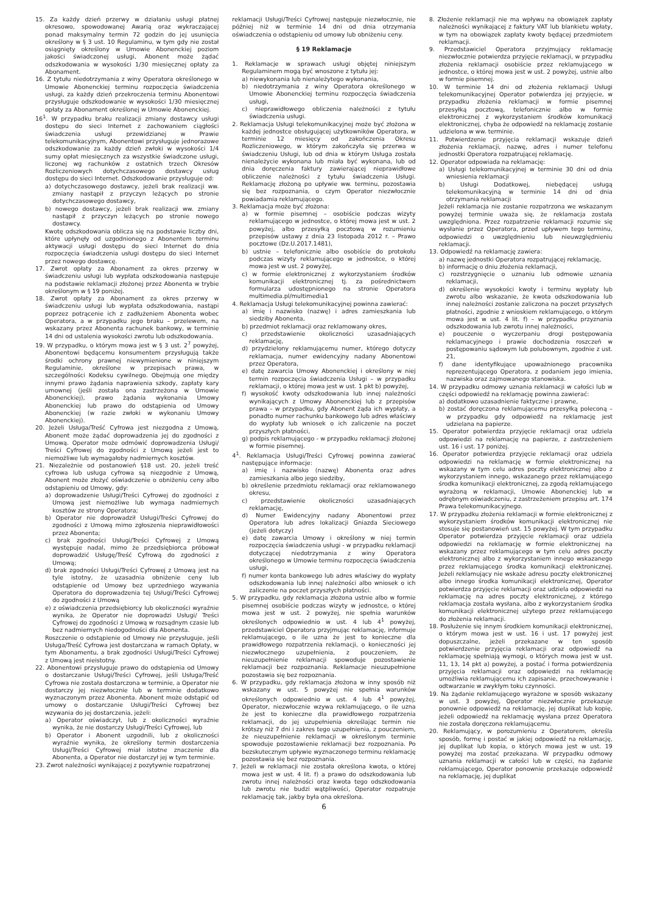15. Za każdy dzień przerwy w działaniu usługi płatnej okresowo, spowodowanej Awarią oraz wykraczającej ponad maksymalny termin 72 godzin do jej usunięcia określony w § 3 ust. 10 Regulaminu, w tym gdy nie został osiągnięty określony w Umowie Abonenckiej poziom jakości świadczonej usługi, Abonent może żądać odszkodowania w wysokości 1/30 miesięcznej opłaty za Abonament.
16. Z tytułu niedotrzymania z winy Operatora określonego w Umowie Abonenckiej terminu rozpoczęcia świadczenia usługi, za każdy dzień przekroczenia terminu Abonentowi przysługuje odszkodowanie w wysokości 1/30 miesięcznej opłaty za Abonament określonej w Umowie Abonenckiej.
16<sup>1</sup>. W przypadku braku realizacji zmiany dostawcy usługi dostępu do sieci Internet z zachowaniem ciągłości świadczenia usługi przewidzianej w Prawie telekomunikacyjnym, Abonentowi przysługuje jednorazowe odszkodowanie za każdy dzień zwłoki w wysokości 1/4 sumy opłat miesięcznych za wszystkie świadczone usługi, liczonej wg rachunków z ostatnich trzech Okresów Rozliczeniowych dotychczasowego dostawcy usług dostępu do sieci Internet. Odszkodowanie przysługuje od:
a) dotychczasowego dostawcy, jeżeli brak realizacji ww. zmiany nastąpił z przyczyn leżących po stronie dotychczasowego dostawcy,
b) nowego dostawcy, jeżeli brak realizacji ww. zmiany nastąpił z przyczyn leżących po stronie nowego dostawcy.
Kwotę odszkodowania oblicza się na podstawie liczby dni, które upłynęły od uzgodnionego z Abonentem terminu aktywacji usługi dostępu do sieci Internet do dnia rozpoczęcia świadczenia usługi dostępu do sieci Internet przez nowego dostawcę.
17. Zwrot opłaty za Abonament za okres przerwy w świadczeniu usługi lub wypłata odszkodowania następuje na podstawie reklamacji złożonej przez Abonenta w trybie określonym w § 19 poniżej.
18. Zwrot opłaty za Abonament za okres przerwy w świadczeniu usługi lub wypłata odszkodowania, nastąpi poprzez potrącenie ich z zadłużeniem Abonenta wobec Operatora, a w przypadku jego braku – przelewem, na wskazany przez Abonenta rachunek bankowy, w terminie 14 dni od ustalenia wysokości zwrotu lub odszkodowania.
19. W przypadku, o którym mowa jest w § 3 ust. 2<sup>7</sup> powyżej, Abonentowi będącemu konsumentem przysługują także środki ochrony prawnej niewymienione w niniejszym Regulaminie, określone w przepisach prawa, w szczególności Kodeksu cywilnego. Obejmują one między innymi prawo żądania naprawienia szkody, zapłaty kary umownej (jeśli została ona zastrzeżona w Umowie Abonenckiej), prawo żądania wykonania Umowy Abonenckiej lub prawo do odstąpienia od Umowy Abonenckiej (w razie zwłoki w wykonaniu Umowy Abonenckiej).
20. Jeżeli Usługa/Treść Cyfrowa jest niezgodna z Umową, Abonent może żądać doprowadzenia jej do zgodności z Umową. Operator może odmówić doprowadzenia Usługi/ Treści Cyfrowej do zgodności z Umową jeżeli jest to niemożliwe lub wymagałoby nadmiernych kosztów.
21. Niezależnie od postanowień §18 ust. 20, jeżeli treść cyfrowa lub usługa cyfrowa są niezgodnie z Umową, Abonent może złożyć oświadczenie o obniżeniu ceny albo odstąpieniu od Umowy, gdy:
a) doprowadzenie Usługi/Treści Cyfrowej do zgodności z Umową jest niemożliwe lub wymaga nadmiernych kosztów ze strony Operatora;
b) Operator nie doprowadził Usługi/Treści Cyfrowej do zgodności z Umową mimo zgłoszenia nieprawidłowości przez Abonenta;
c) brak zgodności Usługi/Treści Cyfrowej z Umową występuje nadal, mimo że przedsiębiorca próbował doprowadzić Usługę/Treść Cyfrową do zgodności z Umową;
d) brak zgodności Usługi/Treści Cyfrowej z Umową jest na tyle istotny, że uzasadnia obniżenie ceny lub odstąpienie od Umowy bez uprzedniego wzywania Operatora do doprowadzenia tej Usługi/Treści Cyfrowej do zgodności z Umową
e) z oświadczenia przedsiębiorcy lub okoliczności wyraźnie wynika, że Operator nie doprowadzi Usługi/ Treści Cyfrowej do zgodności z Umową w rozsądnym czasie lub bez nadmiernych niedogodności dla Abonenta.
Roszczenie o odstąpienie od Umowy nie przysługuje, jeśli Usługa/Treść Cyfrowa jest dostarczana w ramach Opłaty, w tym Abonamentu, a brak zgodności Usługi/Treści Cyfrowej z Umową jest nieistotny.
22. Abonentowi przysługuje prawo do odstąpienia od Umowy o dostarczanie Usługi/Treści Cyfrowej, jeśli Usługa/Treść Cyfrowa nie została dostarczona w terminie, a Operator nie dostarczy jej niezwłocznie lub w terminie dodatkowo wyznaczonym przez Abonenta. Abonent może odstąpić od umowy o dostarczanie Usługi/Treści Cyfrowej bez wzywania do jej dostarczenia, jeżeli:
a) Operator oświadczył, lub z okoliczności wyraźnie wynika, że nie dostarczy Usługi/Treści Cyfrowej, lub
b) Operator i Abonent uzgodnili, lub z okoliczności wyraźnie wynika, że określony termin dostarczenia Usługi/Treści Cyfrowej miał istotne znaczenie dla Abonenta, a Operator nie dostarczył jej w tym terminie.
23. Zwrot należności wynikającej z pozytywnie rozpatrzonej
reklamacji Usługi/Treści Cyfrowej następuje niezwłocznie, nie później niż w terminie 14 dni od dnia otrzymania oświadczenia o odstąpieniu od umowy lub obniżeniu ceny.
§ 19 Reklamacje
1. Reklamacje w sprawach usługi objętej niniejszym Regulaminem mogą być wnoszone z tytułu jej:
a) niewykonania lub nienależytego wykonania,
b) niedotrzymania z winy Operatora określonego w Umowie Abonenckiej terminu rozpoczęcia świadczenia usługi,
c) nieprawidłowego obliczenia należności z tytułu świadczenia usługi.
2. Reklamacja Usługi telekomunikacyjnej może być złożona w każdej jednostce obsługującej użytkowników Operatora, w terminie 12 miesięcy od zakończenia Okresu Rozliczeniowego, w którym zakończyła się przerwa w świadczeniu Usługi, lub od dnia w którym Usługa została nienależycie wykonana lub miała być wykonana, lub od dnia doręczenia faktury zawierającej nieprawidłowe obliczenie należności z tytułu świadczenia Usługi. Reklamację złożoną po upływie ww. terminu, pozostawia się bez rozpoznania, o czym Operator niezwłocznie powiadamia reklamującego.
3. Reklamacja może być złożona:
a) w formie pisemnej – osobiście podczas wizyty reklamującego w jednostce, o której mowa jest w ust. 2 powyżej, albo przesyłką pocztową w rozumieniu przepisów ustawy z dnia 23 listopada 2012 r. – Prawo pocztowe (Dz.U.2017.1481),
b) ustnie – telefonicznie albo osobiście do protokołu podczas wizyty reklamującego w jednostce, o której mowa jest w ust. 2 powyżej,
c) w formie elektronicznej z wykorzystaniem środków komunikacji elektronicznej tj. za pośrednictwem formularza udostępnionego na stronie Operatora multimedia.pl/multimedia1
4. Reklamacja Usługi telekomunikacyjnej powinna zawierać:
a) imię i nazwisko (nazwę) i adres zamieszkania lub siedziby Abonenta,
b) przedmiot reklamacji oraz reklamowany okres,
c) przedstawienie okoliczności uzasadniających reklamację,
d) przydzielony reklamującemu numer, którego dotyczy reklamacja, numer ewidencyjny nadany Abonentowi przez Operatora,
e) datę zawarcia Umowy Abonenckiej i określony w niej termin rozpoczęcia świadczenia Usługi – w przypadku reklamacji, o której mowa jest w ust. 1 pkt b) powyżej,
f) wysokość kwoty odszkodowania lub innej należności wynikających z Umowy Abonenckiej lub z przepisów prawa – w przypadku, gdy Abonent żąda ich wypłaty, a ponadto numer rachunku bankowego lub adres właściwy do wypłaty lub wniosek o ich zaliczenie na poczet przyszłych płatności,
g) podpis reklamującego - w przypadku reklamacji złożonej w formie pisemnej.
4<sup>1</sup>. Reklamacja Usługi/Treści Cyfrowej powinna zawierać następujące informacje:
a) imię i nazwisko (nazwę) Abonenta oraz adres zamieszkania albo jego siedziby,
b) określenie przedmiotu reklamacji oraz reklamowanego okresu,
c) przedstawienie okoliczności uzasadniających reklamację,
d) Numer Ewidencyjny nadany Abonentowi przez Operatora lub adres lokalizacji Gniazda Sieciowego (jeżeli dotyczy)
e) datę zawarcia Umowy i określony w niej termin rozpoczęcia świadczenia usługi - w przypadku reklamacji dotyczącej niedotrzymania z winy Operatora określonego w Umowie terminu rozpoczęcia świadczenia usługi,
f) numer konta bankowego lub adres właściwy do wypłaty odszkodowania lub innej należności albo wniosek o ich zaliczenie na poczet przyszłych płatności.
5. W przypadku, gdy reklamacja złożona ustnie albo w formie pisemnej osobiście podczas wizyty w jednostce, o której mowa jest w ust. 2 powyżej, nie spełnia warunków określonych odpowiednio w ust. 4 lub 4<sup>1</sup> powyżej, przedstawiciel Operatora przyjmując reklamację, informuje reklamującego, o ile uzna że jest to konieczne dla prawidłowego rozpatrzenia reklamacji, o konieczności jej niezwłocznego uzupełnienia, z pouczeniem, że nieuzupełnienie reklamacji spowoduje pozostawienie reklamacji bez rozpoznania. Reklamacje nieuzupełnione pozostawia się bez rozpoznania.
6. W przypadku, gdy reklamacja złożona w inny sposób niż wskazany w ust. 5 powyżej nie spełnia warunków określonych odpowiednio w ust. 4 lub 4<sup>1</sup> powyżej, Operator, niezwłocznie wzywa reklamującego, o ile uzna że jest to konieczne dla prawidłowego rozpatrzenia reklamacji, do jej uzupełnienia określając termin nie krótszy niż 7 dni i zakres tego uzupełnienia, z pouczeniem, że nieuzupełnienie reklamacji w określonym terminie spowoduje pozostawienie reklamacji bez rozpoznania. Po bezskutecznym upływie wyznaczonego terminu reklamację pozostawia się bez rozpoznania.
7. Jeżeli w reklamacji nie została określona kwota, o której mowa jest w ust. 4 lit. f) a prawo do odszkodowania lub zwrotu innej należności oraz kwota tego odszkodowania lub zwrotu nie budzi wątpliwości, Operator rozpatruje reklamację tak, jakby była ona określona.
8. Złożenie reklamacji nie ma wpływu na obowiązek zapłaty należności wynikającej z faktury VAT lub blankietu wpłaty, w tym na obowiązek zapłaty kwoty będącej przedmiotem reklamacji.
9. Przedstawiciel Operatora przyjmujący reklamację niezwłocznie potwierdza przyjęcie reklamacji, w przypadku złożenia reklamacji osobiście przez reklamującego w jednostce, o której mowa jest w ust. 2 powyżej, ustnie albo w formie pisemnej.
10. W terminie 14 dni od złożenia reklamacji Usługi telekomunikacyjnej Operator potwierdza jej przyjęcie, w przypadku złożenia reklamacji w formie pisemnej przesyłką pocztową, telefonicznie albo w formie elektronicznej z wykorzystaniem środków komunikacji elektronicznej, chyba że odpowiedź na reklamację zostanie udzielona w ww. terminie.
11. Potwierdzenie przyjęcia reklamacji wskazuje dzień złożenia reklamacji, nazwę, adres i numer telefonu jednostki Operatora rozpatrującej reklamację.
12. Operator odpowiada na reklamację:
a) Usługi telekomunikacyjnej w terminie 30 dni od dnia wniesienia reklamacji
b) Usługi Dodatkowej, niebędącej usługą telekomunikacyjną w terminie 14 dni od dnia otrzymania reklamacji
Jeżeli reklamacja nie zostanie rozpatrzona we wskazanym powyżej terminie uważa się, że reklamacja została uwzględniona. Przez rozpatrzenie reklamacji rozumie się wysłanie przez Operatora, przed upływem tego terminu, odpowiedzi o uwzględnieniu lub nieuwzględnieniu reklamacji.
13. Odpowiedź na reklamację zawiera:
a) nazwę jednostki Operatora rozpatrującej reklamację,
b) informację o dniu złożenia reklamacji,
c) rozstrzygnięcie o uznaniu lub odmowie uznania reklamacji,
d) określenie wysokości kwoty i terminu wypłaty lub zwrotu albo wskazanie, że kwota odszkodowania lub innej należności zostanie zaliczona na poczet przyszłych płatności, zgodnie z wnioskiem reklamującego, o którym mowa jest w ust. 4 lit. f) – w przypadku przyznania odszkodowania lub zwrotu innej należności,
e) pouczenie o wyczerpaniu drogi postępowania reklamacyjnego i prawie dochodzenia roszczeń w postępowaniu sądowym lub polubownym, zgodnie z ust. 21,
f) dane identyfikujące upoważnionego pracownika reprezentującego Operatora, z podaniem jego imienia, nazwiska oraz zajmowanego stanowiska.
14. W przypadku odmowy uznania reklamacji w całości lub w części odpowiedź na reklamację powinna zawierać:
a) dodatkowo uzasadnienie faktyczne i prawne,
b) zostać doręczona reklamującemu przesyłką poleconą – w przypadku gdy odpowiedź na reklamację jest udzielana na papierze.
15. Operator potwierdza przyjęcie reklamacji oraz udziela odpowiedzi na reklamację na papierze, z zastrzeżeniem ust. 16 i ust. 17 poniżej.
16. Operator potwierdza przyjęcie reklamacji oraz udziela odpowiedzi na reklamację w formie elektronicznej na wskazany w tym celu adres poczty elektronicznej albo z wykorzystaniem innego, wskazanego przez reklamującego środka komunikacji elektronicznej, za zgodą reklamującego wyrażoną w reklamacji, Umowie Abonenckiej lub w odrębnym oświadczeniu, z zastrzeżeniem przepisu art. 174 Prawa telekomunikacyjnego.
17. W przypadku złożenia reklamacji w formie elektronicznej z wykorzystaniem środków komunikacji elektronicznej nie stosuje się postanowień ust. 15 powyżej. W tym przypadku Operator potwierdza przyjęcie reklamacji oraz udziela odpowiedzi na reklamację w formie elektronicznej na wskazany przez reklamującego w tym celu adres poczty elektronicznej albo z wykorzystaniem innego wskazanego przez reklamującego środka komunikacji elektronicznej. Jeżeli reklamujący nie wskaże adresu poczty elektronicznej albo innego środka komunikacji elektronicznej, Operator potwierdza przyjęcie reklamacji oraz udziela odpowiedzi na reklamację na adres poczty elektronicznej, z którego reklamacja została wysłana, albo z wykorzystaniem środka komunikacji elektronicznej użytego przez reklamującego do złożenia reklamacji.
18. Posłużenie się innym środkiem komunikacji elektronicznej, o którym mowa jest w ust. 16 i ust. 17 powyżej jest dopuszczalne, jeżeli przekazane w ten sposób potwierdzenie przyjęcia reklamacji oraz odpowiedź na reklamację spełniają wymogi, o których mowa jest w ust. 11, 13, 14 pkt a) powyżej, a postać i forma potwierdzenia przyjęcia reklamacji oraz odpowiedzi na reklamację umożliwia reklamującemu ich zapisanie, przechowywanie i odtwarzanie w zwykłym toku czynności.
19. Na żądanie reklamującego wyrażone w sposób wskazany w ust. 3 powyżej, Operator niezwłocznie przekazuje ponownie odpowiedź na reklamację, jej duplikat lub kopię, jeżeli odpowiedź na reklamację wysłana przez Operatora nie została doręczona reklamującemu.
20. Reklamujący, w porozumieniu z Operatorem, określa sposób, formę i postać w jakiej odpowiedź na reklamację, jej duplikat lub kopia, o których mowa jest w ust. 19 powyżej ma zostać przekazana. W przypadku odmowy uznania reklamacji w całości lub w części, na żądanie reklamującego, Operator ponownie przekazuje odpowiedź na reklamację, jej duplikat
6